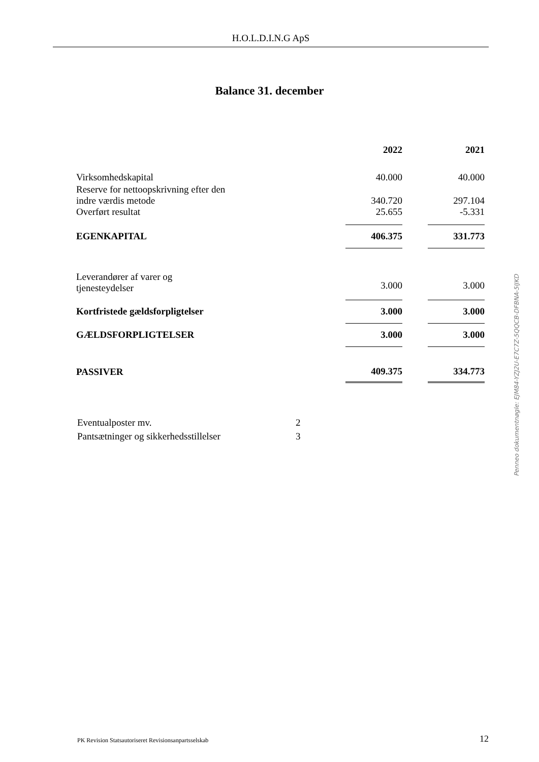H.O.L.D.I.N.G ApS
Balance 31. december
| | 2022 | | 2021 |
| --- | --- | --- | --- |
| Virksomhedskapital | 40.000 | | 40.000 |
| Reserve for nettoopskrivning efter den indre værdis metode | 340.720 | | 297.104 |
| Overført resultat | 25.655 | | -5.331 |
| EGENKAPITAL | 406.375 | | 331.773 |
| Leverandører af varer og tjenesteydelser | 3.000 | | 3.000 |
| Kortfristede gældsforpligtelser | 3.000 | | 3.000 |
| GÆLDSFORPLIGTELSER | 3.000 | | 3.000 |
| PASSIVER | 409.375 | | 334.773 |
Eventualposter mv. 2
Pantsætninger og sikkerhedsstillelser 3
PK Revision Statsautoriseret Revisionsanpartsselskab 12
Penneo dokumentnøgle: EJM84-YZJ2U-E7C7Z-5QQCB-DFBNA-5IJKD